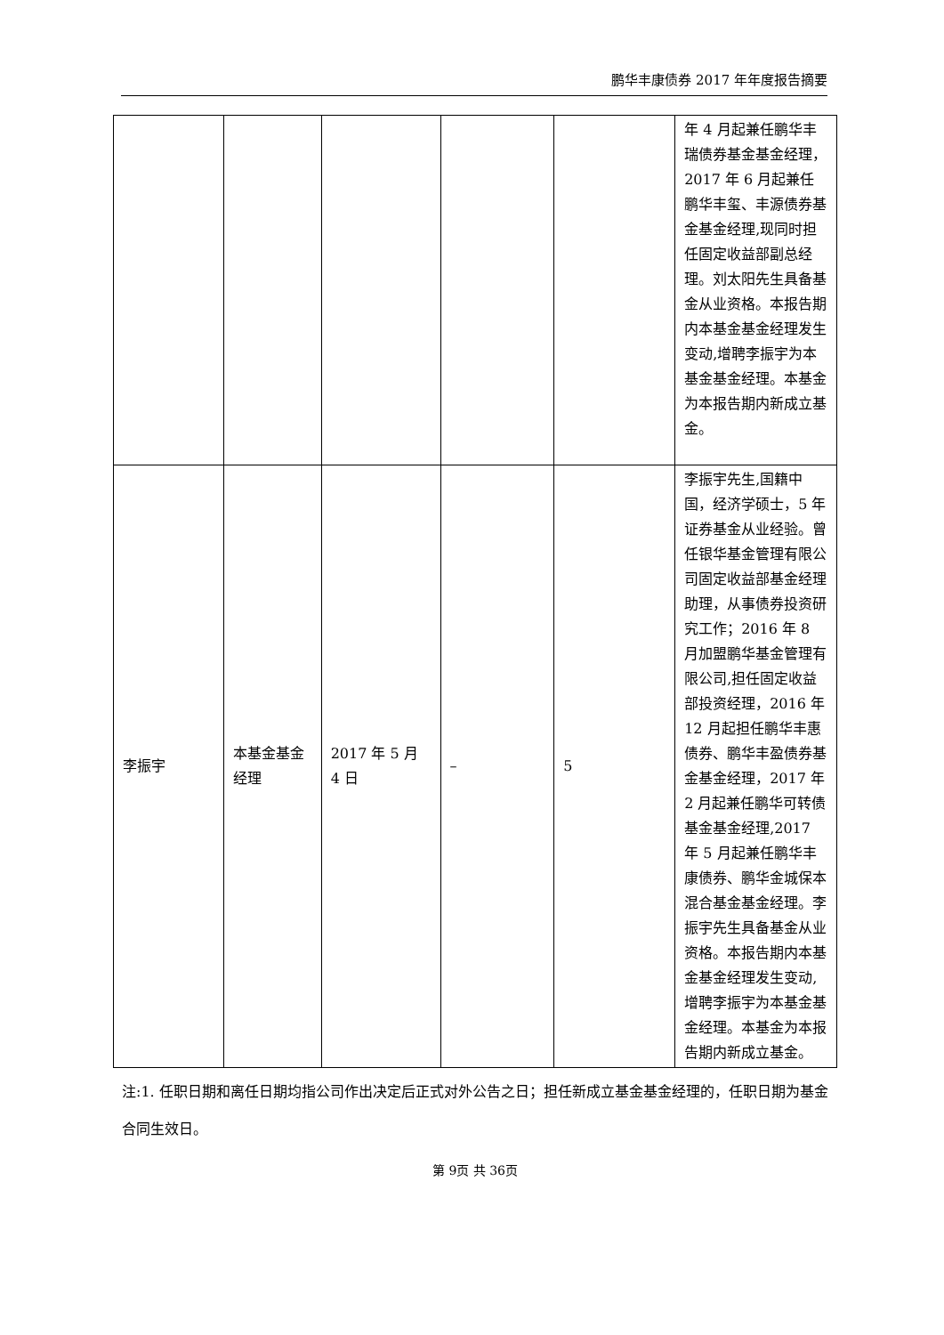鹏华丰康债券 2017 年年度报告摘要
| | | | | | 年 4 月起兼任鹏华丰瑞债券基金基金经理，2017 年 6 月起兼任鹏华丰玺、丰源债券基金基金经理,现同时担任固定收益部副总经理。刘太阳先生具备基金从业资格。本报告期内本基金基金经理发生变动,增聘李振宇为本基金基金经理。本基金为本报告期内新成立基金。 |
| 李振宇 | 本基金基金经理 | 2017 年 5 月 4 日 | – | 5 | 李振宇先生,国籍中国，经济学硕士，5 年证券基金从业经验。曾任银华基金管理有限公司固定收益部基金经理助理，从事债券投资研究工作；2016 年 8 月加盟鹏华基金管理有限公司,担任固定收益部投资经理，2016 年 12 月起担任鹏华丰惠债券、鹏华丰盈债券基金基金经理，2017 年 2 月起兼任鹏华可转债基金基金经理,2017 年 5 月起兼任鹏华丰康债券、鹏华金城保本混合基金基金经理。李振宇先生具备基金从业资格。本报告期内本基金基金经理发生变动,增聘李振宇为本基金基金经理。本基金为本报告期内新成立基金。 |
注:1. 任职日期和离任日期均指公司作出决定后正式对外公告之日；担任新成立基金基金经理的，任职日期为基金合同生效日。
第 9页 共 36页